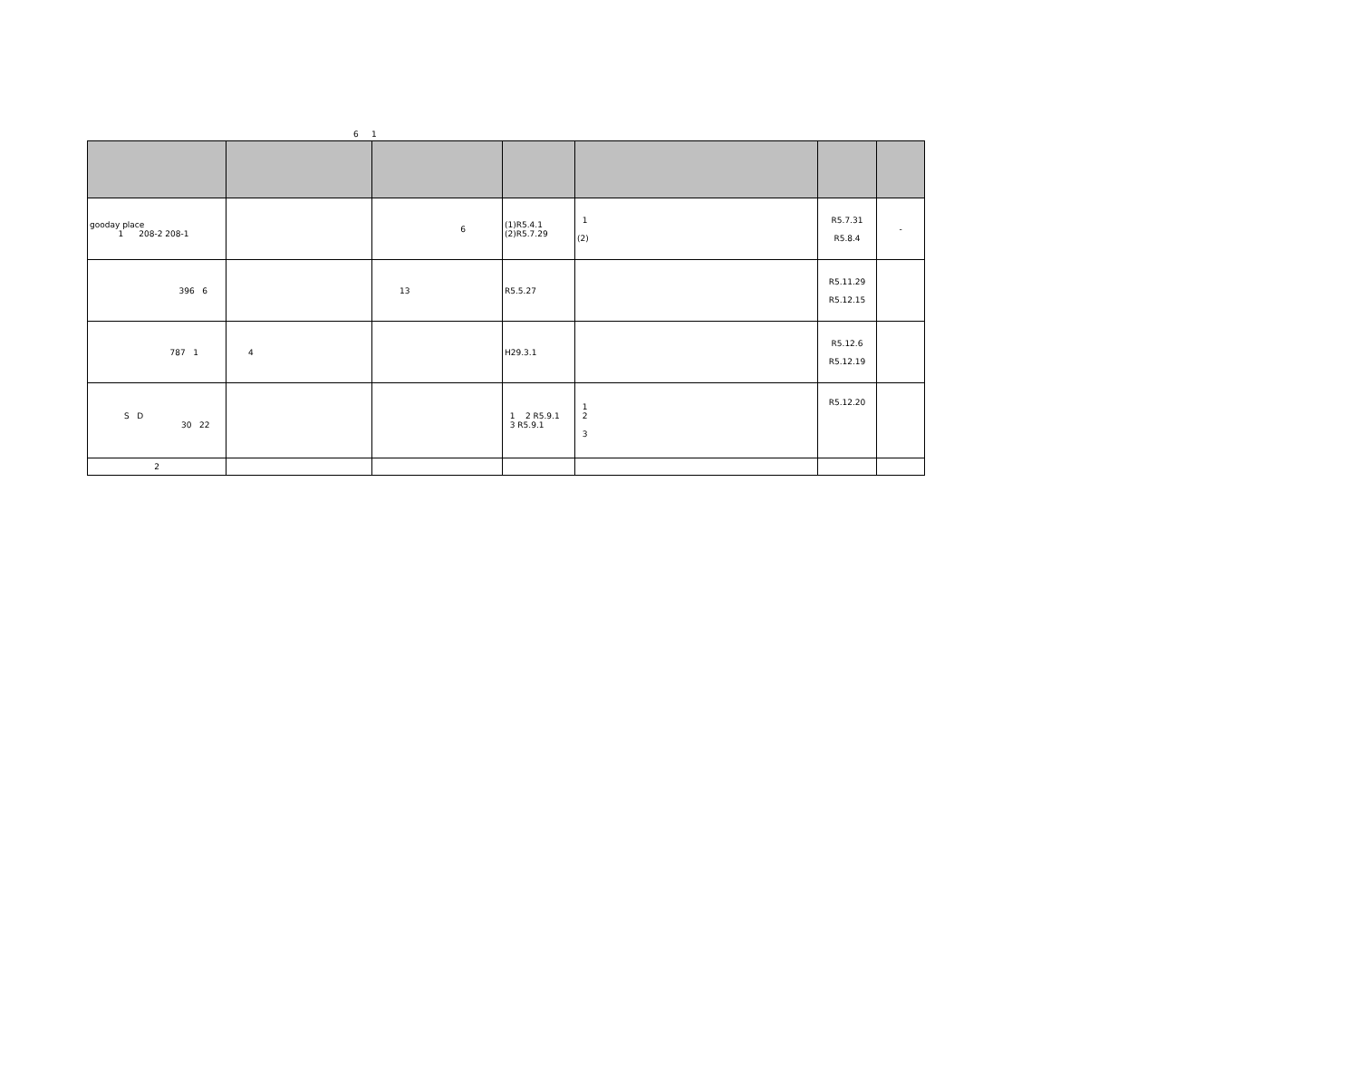6 1
| gooday place 1 208-2 208-1 | | 6 | (1)R5.4.1 (2)R5.7.29 | 1 (2) | R5.7.31 R5.8.4 | - |
| 396 6 | | 13 | R5.5.27 | | R5.11.29 R5.12.15 | |
| 787 1 | 4 | | H29.3.1 | | R5.12.6 R5.12.19 | |
| S D 30 22 | | | 1 2 R5.9.1 3 R5.9.1 | 1 2 3 | R5.12.20 | |
| 2 | | | | | | |